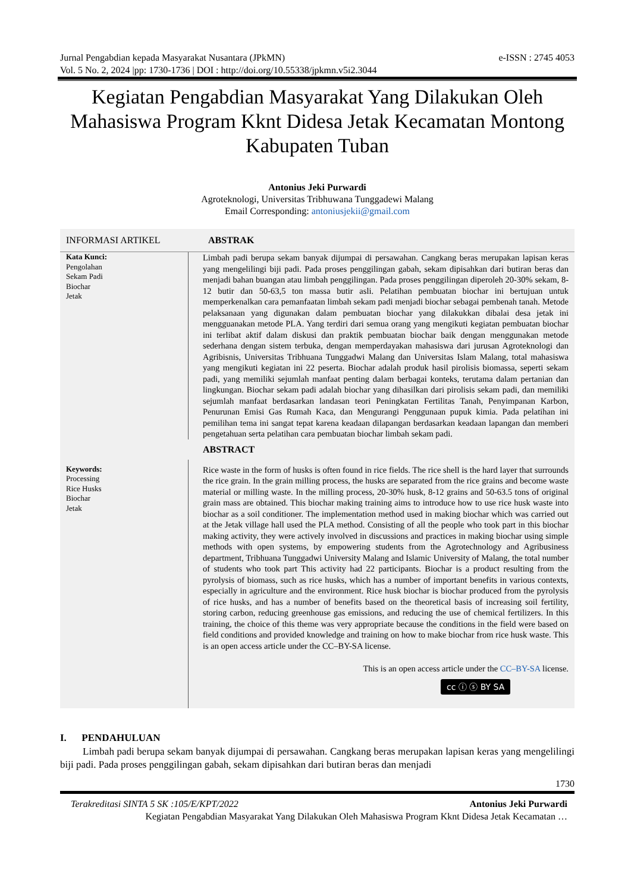Jurnal Pengabdian kepada Masyarakat Nusantara (JPkMN) e-ISSN : 2745 4053
Vol. 5 No. 2, 2024 |pp: 1730-1736 | DOI : http://doi.org/10.55338/jpkmn.v5i2.3044
Kegiatan Pengabdian Masyarakat Yang Dilakukan Oleh Mahasiswa Program Kknt Didesa Jetak Kecamatan Montong Kabupaten Tuban
Antonius Jeki Purwardi
Agroteknologi, Universitas Tribhuwana Tunggadewi Malang
Email Corresponding: antoniusjekii@gmail.com
INFORMASI ARTIKEL ABSTRAK
Kata Kunci:
Pengolahan
Sekam Padi
Biochar
Jetak
Limbah padi berupa sekam banyak dijumpai di persawahan. Cangkang beras merupakan lapisan keras yang mengelilingi biji padi. Pada proses penggilingan gabah, sekam dipisahkan dari butiran beras dan menjadi bahan buangan atau limbah penggilingan. Pada proses penggilingan diperoleh 20-30% sekam, 8-12 butir dan 50-63,5 ton massa butir asli. Pelatihan pembuatan biochar ini bertujuan untuk memperkenalkan cara pemanfaatan limbah sekam padi menjadi biochar sebagai pembenah tanah. Metode pelaksanaan yang digunakan dalam pembuatan biochar yang dilakukkan dibalai desa jetak ini mengguanakan metode PLA. Yang terdiri dari semua orang yang mengikuti kegiatan pembuatan biochar ini terlibat aktif dalam diskusi dan praktik pembuatan biochar baik dengan menggunakan metode sederhana dengan sistem terbuka, dengan memperdayakan mahasiswa dari jurusan Agroteknologi dan Agribisnis, Universitas Tribhuana Tunggadwi Malang dan Universitas Islam Malang, total mahasiswa yang mengikuti kegiatan ini 22 peserta. Biochar adalah produk hasil pirolisis biomassa, seperti sekam padi, yang memiliki sejumlah manfaat penting dalam berbagai konteks, terutama dalam pertanian dan lingkungan. Biochar sekam padi adalah biochar yang dihasilkan dari pirolisis sekam padi, dan memiliki sejumlah manfaat berdasarkan landasan teori Peningkatan Fertilitas Tanah, Penyimpanan Karbon, Penurunan Emisi Gas Rumah Kaca, dan Mengurangi Penggunaan pupuk kimia. Pada pelatihan ini pemilihan tema ini sangat tepat karena keadaan dilapangan berdasarkan keadaan lapangan dan memberi pengetahuan serta pelatihan cara pembuatan biochar limbah sekam padi.
ABSTRACT
Keywords:
Processing
Rice Husks
Biochar
Jetak
Rice waste in the form of husks is often found in rice fields. The rice shell is the hard layer that surrounds the rice grain. In the grain milling process, the husks are separated from the rice grains and become waste material or milling waste. In the milling process, 20-30% husk, 8-12 grains and 50-63.5 tons of original grain mass are obtained. This biochar making training aims to introduce how to use rice husk waste into biochar as a soil conditioner. The implementation method used in making biochar which was carried out at the Jetak village hall used the PLA method. Consisting of all the people who took part in this biochar making activity, they were actively involved in discussions and practices in making biochar using simple methods with open systems, by empowering students from the Agrotechnology and Agribusiness department, Tribhuana Tunggadwi University Malang and Islamic University of Malang, the total number of students who took part This activity had 22 participants. Biochar is a product resulting from the pyrolysis of biomass, such as rice husks, which has a number of important benefits in various contexts, especially in agriculture and the environment. Rice husk biochar is biochar produced from the pyrolysis of rice husks, and has a number of benefits based on the theoretical basis of increasing soil fertility, storing carbon, reducing greenhouse gas emissions, and reducing the use of chemical fertilizers. In this training, the choice of this theme was very appropriate because the conditions in the field were based on field conditions and provided knowledge and training on how to make biochar from rice husk waste. This is an open access article under the CC–BY-SA license.
This is an open access article under the CC–BY-SA license.
cc ⓘ ⓢ BY SA
I. PENDAHULUAN
Limbah padi berupa sekam banyak dijumpai di persawahan. Cangkang beras merupakan lapisan keras yang mengelilingi biji padi. Pada proses penggilingan gabah, sekam dipisahkan dari butiran beras dan menjadi
1730
Terakreditasi SINTA 5 SK :105/E/KPT/2022 Antonius Jeki Purwardi
Kegiatan Pengabdian Masyarakat Yang Dilakukan Oleh Mahasiswa Program Kknt Didesa Jetak Kecamatan …